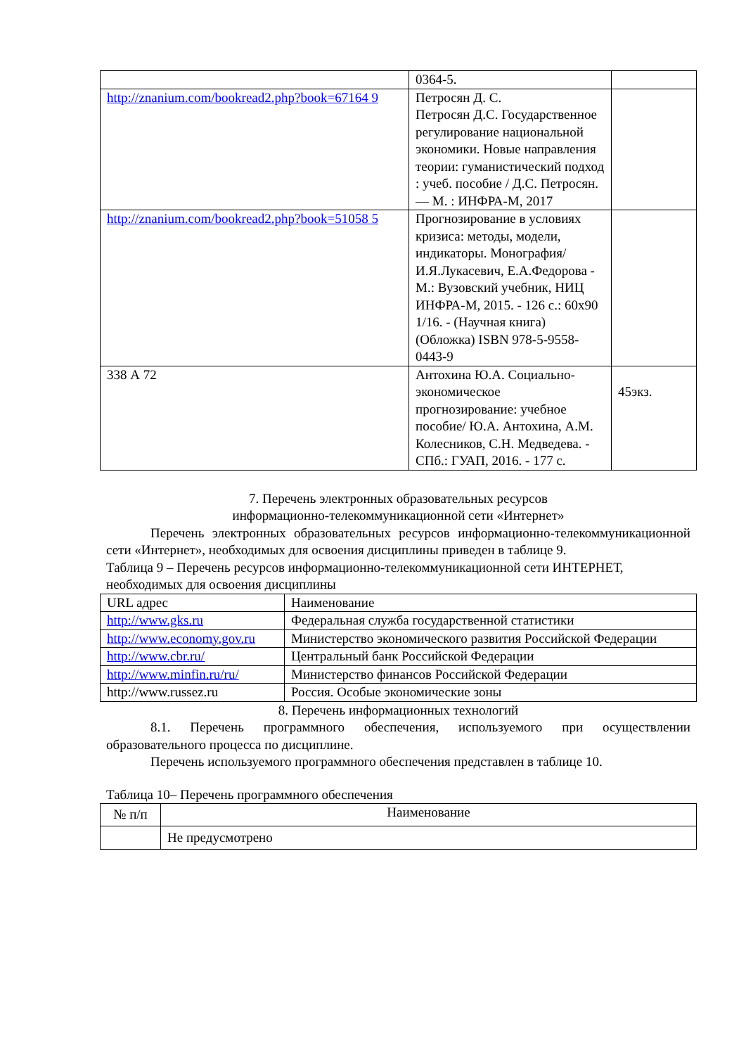| | 0364-5. | |
| http://znanium.com/bookread2.php?book=67164 9 | Петросян Д. С. Петросян Д.С. Государственное регулирование национальной экономики. Новые направления теории: гуманистический подход : учеб. пособие / Д.С. Петросян. — М. : ИНФРА-М, 2017 | |
| http://znanium.com/bookread2.php?book=51058 5 | Прогнозирование в условиях кризиса: методы, модели, индикаторы. Монография/И.Я.Лукасевич, Е.А.Федорова - М.: Вузовский учебник, НИЦ ИНФРА-М, 2015. - 126 с.: 60x90 1/16. - (Научная книга) (Обложка) ISBN 978-5-9558-0443-9 | |
| 338 А 72 | Антохина Ю.А. Социально-экономическое прогнозирование: учебное пособие/ Ю.А. Антохина, А.М. Колесников, С.Н. Медведева. - СПб.: ГУАП, 2016. - 177 с. | 45экз. |
7. Перечень электронных образовательных ресурсов
информационно-телекоммуникационной сети «Интернет»
Перечень электронных образовательных ресурсов информационно-телекоммуникационной сети «Интернет», необходимых для освоения дисциплины приведен в таблице 9.
Таблица 9 – Перечень ресурсов информационно-телекоммуникационной сети ИНТЕРНЕТ, необходимых для освоения дисциплины
| URL адрес | Наименование |
| --- | --- |
| http://www.gks.ru | Федеральная служба государственной статистики |
| http://www.economy.gov.ru | Министерство экономического развития Российской Федерации |
| http://www.cbr.ru/ | Центральный банк Российской Федерации |
| http://www.minfin.ru/ru/ | Министерство финансов Российской Федерации |
| http://www.russez.ru | Россия. Особые экономические зоны |
8. Перечень информационных технологий
8.1. Перечень программного обеспечения, используемого при осуществлении образовательного процесса по дисциплине.
Перечень используемого программного обеспечения представлен в таблице 10.
Таблица 10– Перечень программного обеспечения
| № п/п | Наименование |
| --- | --- |
| | Не предусмотрено |